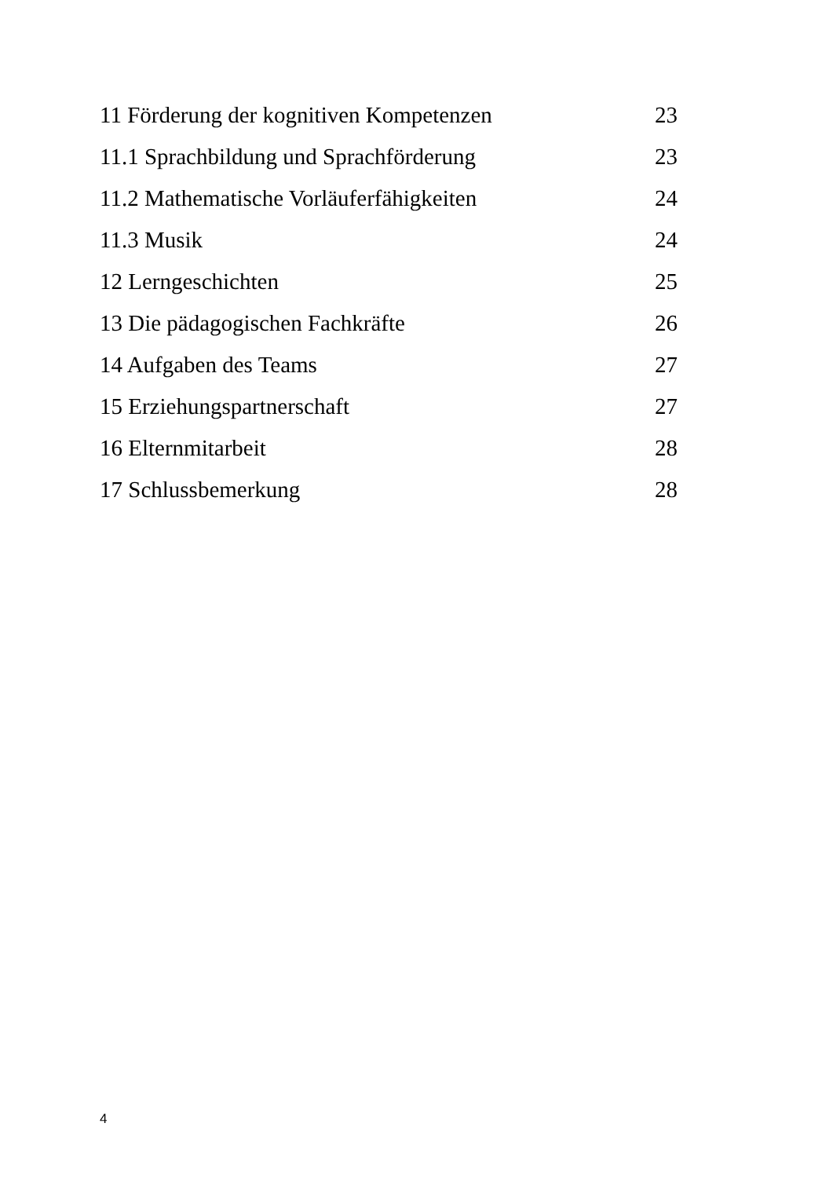11 Förderung der kognitiven Kompetenzen 23
11.1 Sprachbildung und Sprachförderung 23
11.2 Mathematische Vorläuferfähigkeiten 24
11.3 Musik 24
12 Lerngeschichten 25
13 Die pädagogischen Fachkräfte 26
14 Aufgaben des Teams 27
15 Erziehungspartnerschaft 27
16 Elternmitarbeit 28
17 Schlussbemerkung 28
4